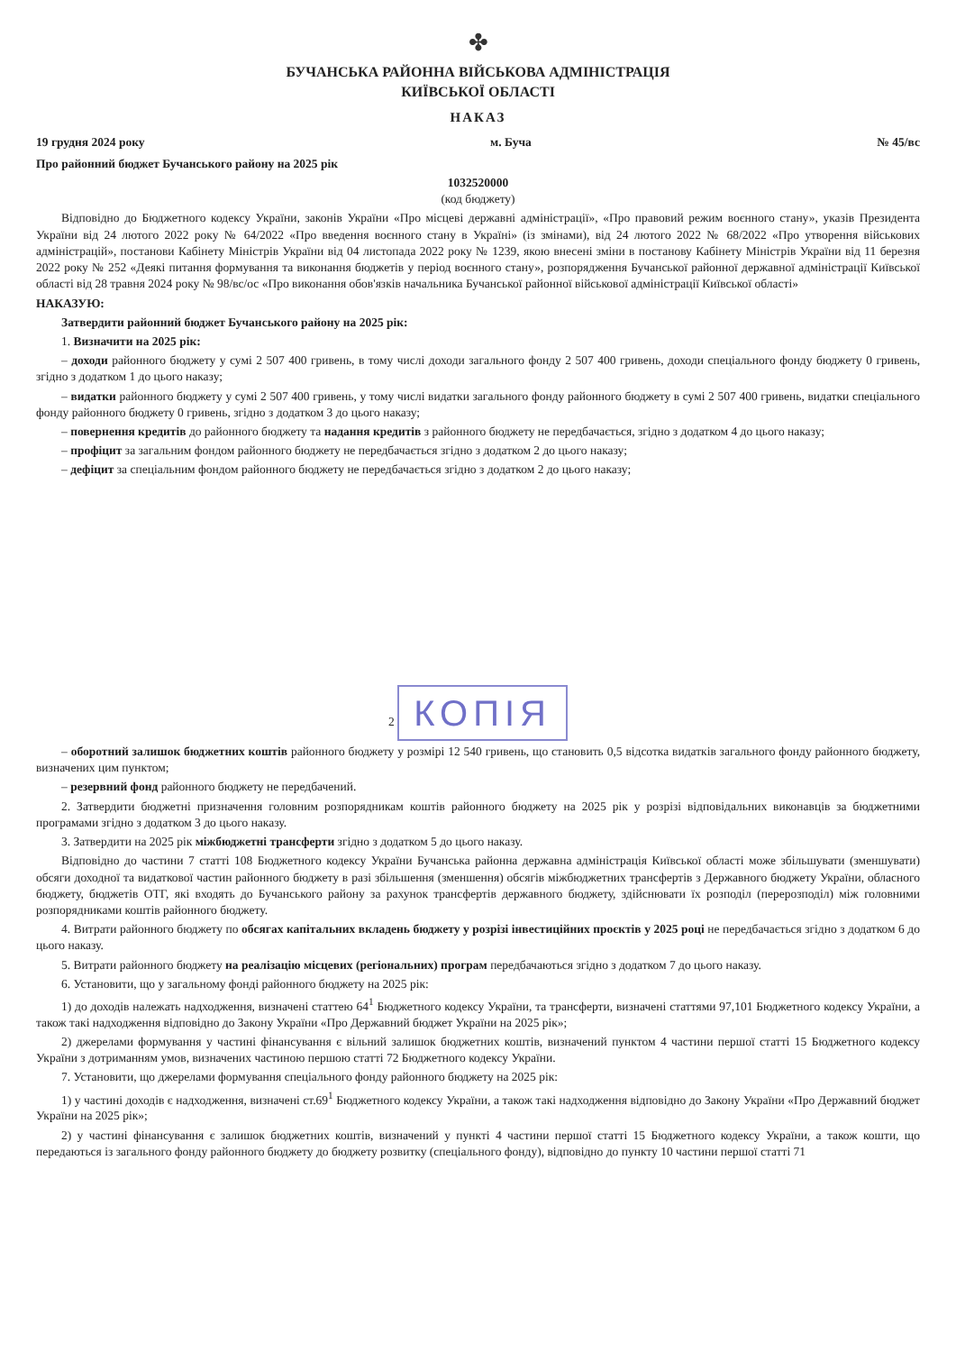✤
БУЧАНСЬКА РАЙОННА ВІЙСЬКОВА АДМІНІСТРАЦІЯ
КИЇВСЬКОЇ ОБЛАСТІ
НАКАЗ
19 грудня 2024 року м. Буча № 45/вс
Про районний бюджет Бучанського району на 2025 рік
1032520000
(код бюджету)
Відповідно до Бюджетного кодексу України, законів України «Про місцеві державні адміністрації», «Про правовий режим воєнного стану», указів Президента України від 24 лютого 2022 року № 64/2022 «Про введення воєнного стану в Україні» (із змінами), від 24 лютого 2022 № 68/2022 «Про утворення військових адміністрацій», постанови Кабінету Міністрів України від 04 листопада 2022 року № 1239, якою внесені зміни в постанову Кабінету Міністрів України від 11 березня 2022 року № 252 «Деякі питання формування та виконання бюджетів у період воєнного стану», розпорядження Бучанської районної державної адміністрації Київської області від 28 травня 2024 року № 98/вс/ос «Про виконання обов'язків начальника Бучанської районної військової адміністрації Київської області»
НАКАЗУЮ:
Затвердити районний бюджет Бучанського району на 2025 рік:
1. Визначити на 2025 рік:
– доходи районного бюджету у сумі 2 507 400 гривень, в тому числі доходи загального фонду 2 507 400 гривень, доходи спеціального фонду бюджету 0 гривень, згідно з додатком 1 до цього наказу;
– видатки районного бюджету у сумі 2 507 400 гривень, у тому числі видатки загального фонду районного бюджету в сумі 2 507 400 гривень, видатки спеціального фонду районного бюджету 0 гривень, згідно з додатком 3 до цього наказу;
– повернення кредитів до районного бюджету та надання кредитів з районного бюджету не передбачається, згідно з додатком 4 до цього наказу;
– профіцит за загальним фондом районного бюджету не передбачається згідно з додатком 2 до цього наказу;
– дефіцит за спеціальним фондом районного бюджету не передбачається згідно з додатком 2 до цього наказу;
2 КОПІЯ
– оборотний залишок бюджетних коштів районного бюджету у розмірі 12 540 гривень, що становить 0,5 відсотка видатків загального фонду районного бюджету, визначених цим пунктом;
– резервний фонд районного бюджету не передбачений.
2. Затвердити бюджетні призначення головним розпорядникам коштів районного бюджету на 2025 рік у розрізі відповідальних виконавців за бюджетними програмами згідно з додатком 3 до цього наказу.
3. Затвердити на 2025 рік міжбюджетні трансферти згідно з додатком 5 до цього наказу.
Відповідно до частини 7 статті 108 Бюджетного кодексу України Бучанська районна державна адміністрація Київської області може збільшувати (зменшувати) обсяги доходної та видаткової частин районного бюджету в разі збільшення (зменшення) обсягів міжбюджетних трансфертів з Державного бюджету України, обласного бюджету, бюджетів ОТГ, які входять до Бучанського району за рахунок трансфертів державного бюджету, здійснювати їх розподіл (перерозподіл) між головними розпорядниками коштів районного бюджету.
4. Витрати районного бюджету по обсягах капітальних вкладень бюджету у розрізі інвестиційних проєктів у 2025 році не передбачається згідно з додатком 6 до цього наказу.
5. Витрати районного бюджету на реалізацію місцевих (регіональних) програм передбачаються згідно з додатком 7 до цього наказу.
6. Установити, що у загальному фонді районного бюджету на 2025 рік:
1) до доходів належать надходження, визначені статтею 64<sup>1</sup> Бюджетного кодексу України, та трансферти, визначені статтями 97,101 Бюджетного кодексу України, а також такі надходження відповідно до Закону України «Про Державний бюджет України на 2025 рік»;
2) джерелами формування у частині фінансування є вільний залишок бюджетних коштів, визначений пунктом 4 частини першої статті 15 Бюджетного кодексу України з дотриманням умов, визначених частиною першою статті 72 Бюджетного кодексу України.
7. Установити, що джерелами формування спеціального фонду районного бюджету на 2025 рік:
1) у частині доходів є надходження, визначені ст.69<sup>1</sup> Бюджетного кодексу України, а також такі надходження відповідно до Закону України «Про Державний бюджет України на 2025 рік»;
2) у частині фінансування є залишок бюджетних коштів, визначений у пункті 4 частини першої статті 15 Бюджетного кодексу України, а також кошти, що передаються із загального фонду районного бюджету до бюджету розвитку (спеціального фонду), відповідно до пункту 10 частини першої статті 71